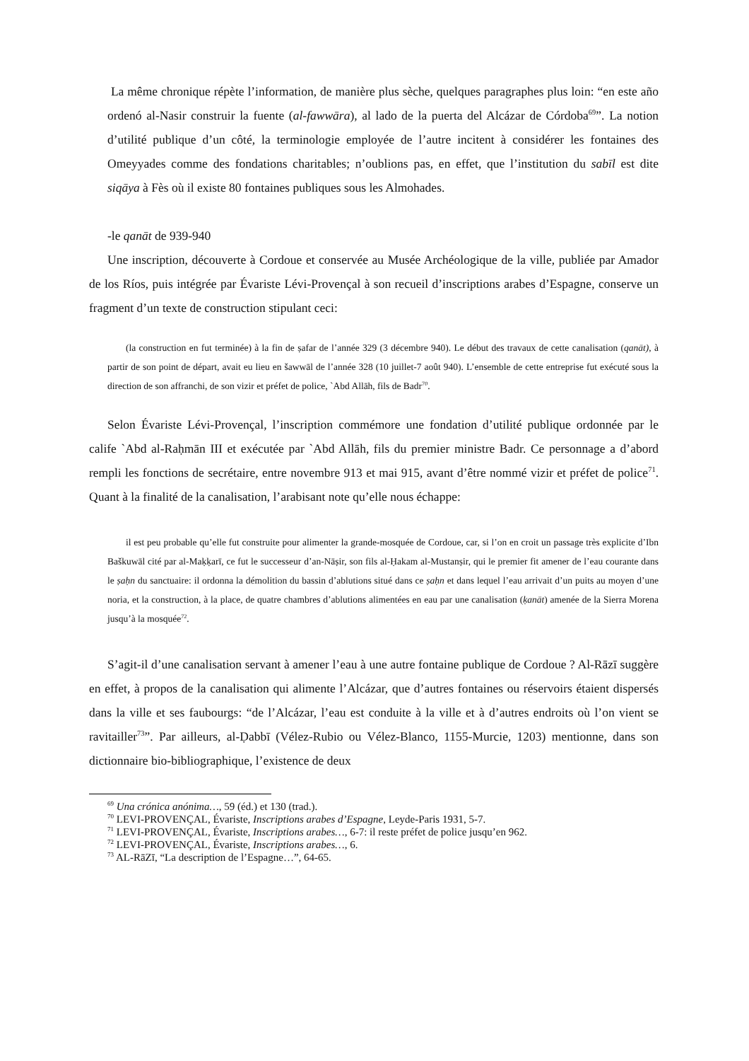La même chronique répète l’information, de manière plus sèche, quelques paragraphes plus loin: “en este año ordenó al-Nasir construir la fuente (al-fawwāra), al lado de la puerta del Alcázar de Córdoba<sup>69</sup>”. La notion d’utilité publique d’un côté, la terminologie employée de l’autre incitent à considérer les fontaines des Omeyyades comme des fondations charitables; n’oublions pas, en effet, que l’institution du sabīl est dite siqāya à Fès où il existe 80 fontaines publiques sous les Almohades.
-le qanāt de 939-940
Une inscription, découverte à Cordoue et conservée au Musée Archéologique de la ville, publiée par Amador de los Ríos, puis intégrée par Évariste Lévi-Provençal à son recueil d’inscriptions arabes d’Espagne, conserve un fragment d’un texte de construction stipulant ceci:
(la construction en fut terminée) à la fin de ṣafar de l’année 329 (3 décembre 940). Le début des travaux de cette canalisation (qanāt), à partir de son point de départ, avait eu lieu en šawwāl de l’année 328 (10 juillet-7 août 940). L’ensemble de cette entreprise fut exécuté sous la direction de son affranchi, de son vizir et préfet de police, `Abd Allāh, fils de Badr<sup>70</sup>.
Selon Évariste Lévi-Provençal, l’inscription commémore une fondation d’utilité publique ordonnée par le calife `Abd al-Raḥmān III et exécutée par `Abd Allāh, fils du premier ministre Badr. Ce personnage a d’abord rempli les fonctions de secrétaire, entre novembre 913 et mai 915, avant d’être nommé vizir et préfet de police<sup>71</sup>. Quant à la finalité de la canalisation, l’arabisant note qu’elle nous échappe:
il est peu probable qu’elle fut construite pour alimenter la grande-mosquée de Cordoue, car, si l’on en croit un passage très explicite d’Ibn Baškuwāl cité par al-Maḳḳarī, ce fut le successeur d’an-Nāṣir, son fils al-Ḥakam al-Mustanṣir, qui le premier fit amener de l’eau courante dans le ṣaḥn du sanctuaire: il ordonna la démolition du bassin d’ablutions situé dans ce ṣaḥn et dans lequel l’eau arrivait d’un puits au moyen d’une noria, et la construction, à la place, de quatre chambres d’ablutions alimentées en eau par une canalisation (ḳanāt) amenée de la Sierra Morena jusqu’à la mosquée<sup>72</sup>.
S’agit-il d’une canalisation servant à amener l’eau à une autre fontaine publique de Cordoue ? Al-Rāzī suggère en effet, à propos de la canalisation qui alimente l’Alcázar, que d’autres fontaines ou réservoirs étaient dispersés dans la ville et ses faubourgs: “de l’Alcázar, l’eau est conduite à la ville et à d’autres endroits où l’on vient se ravitailler<sup>73</sup>”. Par ailleurs, al-Ḍabbī (Vélez-Rubio ou Vélez-Blanco, 1155-Murcie, 1203) mentionne, dans son dictionnaire bio-bibliographique, l’existence de deux
<sup>69</sup> Una crónica anónima…, 59 (éd.) et 130 (trad.).
<sup>70</sup> LEVI-PROVENÇAL, Évariste, Inscriptions arabes d’Espagne, Leyde-Paris 1931, 5-7.
<sup>71</sup> LEVI-PROVENÇAL, Évariste, Inscriptions arabes…, 6-7: il reste préfet de police jusqu’en 962.
<sup>72</sup> LEVI-PROVENÇAL, Évariste, Inscriptions arabes…, 6.
<sup>73</sup> AL-RāZī, “La description de l’Espagne…”, 64-65.